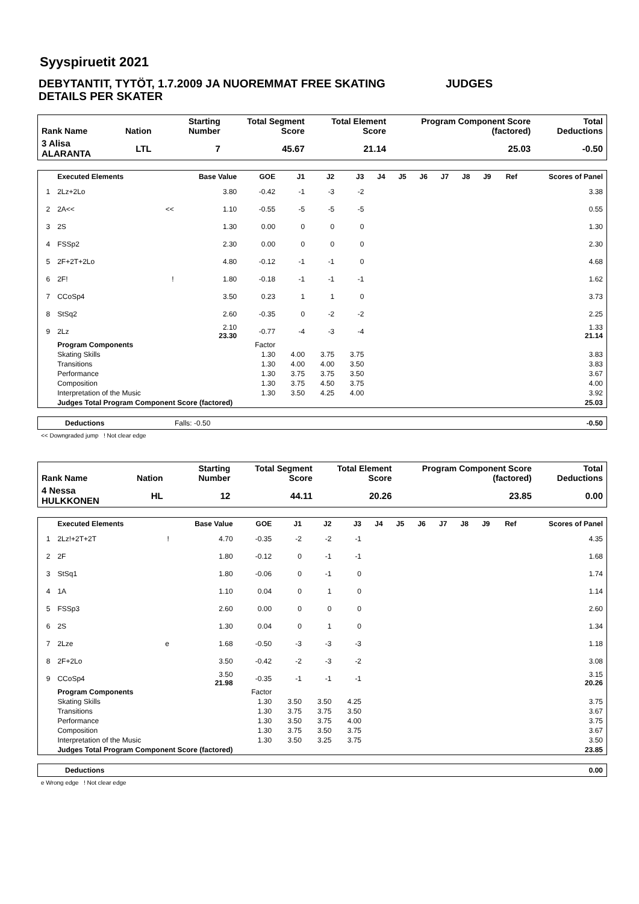Syyspiruetit 2021
DEBYTANTIT, TYTÖT, 1.7.2009 JA NUOREMMAT FREE SKATING JUDGES
DETAILS PER SKATER
| Rank Name | Nation | Starting Number | Total Segment Score | Total Element Score | Program Component Score (factored) | Total Deductions |
| --- | --- | --- | --- | --- | --- | --- |
| 3 Alisa ALARANTA | LTL | 7 | 45.67 | 21.14 | 25.03 | -0.50 |
| | Executed Elements | | Base Value | GOE | J1 | J2 | J3 | J4 | J5 | J6 | J7 | J8 | J9 | Ref | Scores of Panel |
| --- | --- | --- | --- | --- | --- | --- | --- | --- | --- | --- | --- | --- | --- | --- | --- |
| 1 | 2Lz+2Lo | | 3.80 | -0.42 | -1 | -3 | -2 | | | | | | | | 3.38 |
| 2 | 2A<< | << | 1.10 | -0.55 | -5 | -5 | -5 | | | | | | | | 0.55 |
| 3 | 2S | | 1.30 | 0.00 | 0 | 0 | 0 | | | | | | | | 1.30 |
| 4 | FSSp2 | | 2.30 | 0.00 | 0 | 0 | 0 | | | | | | | | 2.30 |
| 5 | 2F+2T+2Lo | | 4.80 | -0.12 | -1 | -1 | 0 | | | | | | | | 4.68 |
| 6 | 2F! | ! | 1.80 | -0.18 | -1 | -1 | -1 | | | | | | | | 1.62 |
| 7 | CCoSp4 | | 3.50 | 0.23 | 1 | 1 | 0 | | | | | | | | 3.73 |
| 8 | StSq2 | | 2.60 | -0.35 | 0 | -2 | -2 | | | | | | | | 2.25 |
| 9 | 2Lz | | 2.10 23.30 | -0.77 | -4 | -3 | -4 | | | | | | | | 1.33 21.14 |
| | Program Components | | | Factor | | | | | | | | | | | |
| | Skating Skills | | | 1.30 | 4.00 | 3.75 | 3.75 | | | | | | | | 3.83 |
| | Transitions | | | 1.30 | 4.00 | 4.00 | 3.50 | | | | | | | | 3.83 |
| | Performance | | | 1.30 | 3.75 | 3.75 | 3.50 | | | | | | | | 3.67 |
| | Composition | | | 1.30 | 3.75 | 4.50 | 3.75 | | | | | | | | 4.00 |
| | Interpretation of the Music | | | 1.30 | 3.50 | 4.25 | 4.00 | | | | | | | | 3.92 |
| | Judges Total Program Component Score (factored) | | | | | | | | | | | | | | 25.03 |
| Deductions | Falls: -0.50 | -0.50 |
<< Downgraded jump ! Not clear edge
| Rank Name | Nation | Starting Number | Total Segment Score | Total Element Score | Program Component Score (factored) | Total Deductions |
| --- | --- | --- | --- | --- | --- | --- |
| 4 Nessa HULKKONEN | HL | 12 | 44.11 | 20.26 | 23.85 | 0.00 |
| | Executed Elements | | Base Value | GOE | J1 | J2 | J3 | J4 | J5 | J6 | J7 | J8 | J9 | Ref | Scores of Panel |
| --- | --- | --- | --- | --- | --- | --- | --- | --- | --- | --- | --- | --- | --- | --- | --- |
| 1 | 2Lz!+2T+2T | ! | 4.70 | -0.35 | -2 | -2 | -1 | | | | | | | | 4.35 |
| 2 | 2F | | 1.80 | -0.12 | 0 | -1 | -1 | | | | | | | | 1.68 |
| 3 | StSq1 | | 1.80 | -0.06 | 0 | -1 | 0 | | | | | | | | 1.74 |
| 4 | 1A | | 1.10 | 0.04 | 0 | 1 | 0 | | | | | | | | 1.14 |
| 5 | FSSp3 | | 2.60 | 0.00 | 0 | 0 | 0 | | | | | | | | 2.60 |
| 6 | 2S | | 1.30 | 0.04 | 0 | 1 | 0 | | | | | | | | 1.34 |
| 7 | 2Lze | e | 1.68 | -0.50 | -3 | -3 | -3 | | | | | | | | 1.18 |
| 8 | 2F+2Lo | | 3.50 | -0.42 | -2 | -3 | -2 | | | | | | | | 3.08 |
| 9 | CCoSp4 | | 3.50 21.98 | -0.35 | -1 | -1 | -1 | | | | | | | | 3.15 20.26 |
| | Program Components | | | Factor | | | | | | | | | | | |
| | Skating Skills | | | 1.30 | 3.50 | 3.50 | 4.25 | | | | | | | | 3.75 |
| | Transitions | | | 1.30 | 3.75 | 3.75 | 3.50 | | | | | | | | 3.67 |
| | Performance | | | 1.30 | 3.50 | 3.75 | 4.00 | | | | | | | | 3.75 |
| | Composition | | | 1.30 | 3.75 | 3.50 | 3.75 | | | | | | | | 3.67 |
| | Interpretation of the Music | | | 1.30 | 3.50 | 3.25 | 3.75 | | | | | | | | 3.50 |
| | Judges Total Program Component Score (factored) | | | | | | | | | | | | | | 23.85 |
| Deductions | 0.00 |
e Wrong edge ! Not clear edge